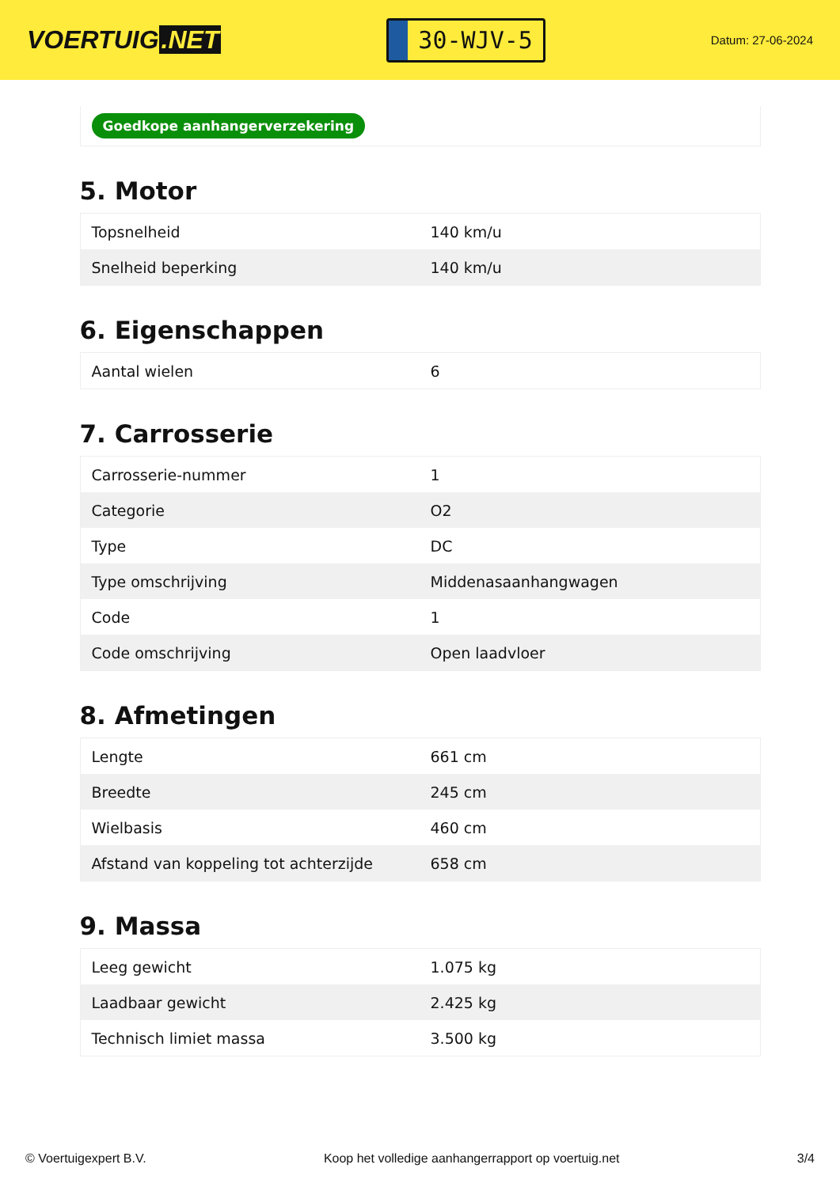VOERTUIG.NET
30-WJV-5
Datum: 27-06-2024
Goedkope aanhangerverzekering
5. Motor
| Topsnelheid | 140 km/u |
| Snelheid beperking | 140 km/u |
6. Eigenschappen
| Aantal wielen | 6 |
7. Carrosserie
| Carrosserie-nummer | 1 |
| Categorie | O2 |
| Type | DC |
| Type omschrijving | Middenasaanhangwagen |
| Code | 1 |
| Code omschrijving | Open laadvloer |
8. Afmetingen
| Lengte | 661 cm |
| Breedte | 245 cm |
| Wielbasis | 460 cm |
| Afstand van koppeling tot achterzijde | 658 cm |
9. Massa
| Leeg gewicht | 1.075 kg |
| Laadbaar gewicht | 2.425 kg |
| Technisch limiet massa | 3.500 kg |
© Voertuigexpert B.V. Koop het volledige aanhangerrapport op voertuig.net 3/4